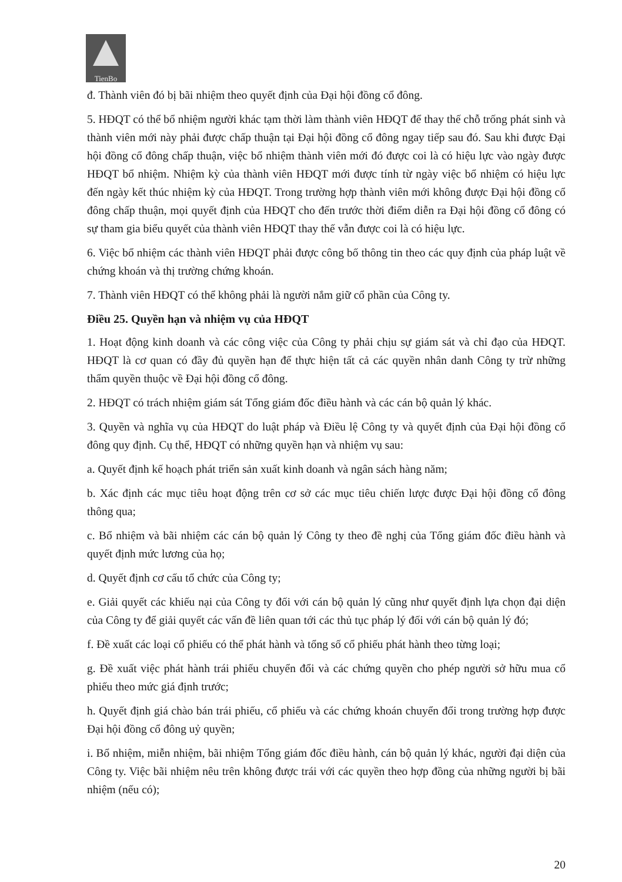TienBo
đ. Thành viên đó bị bãi nhiệm theo quyết định của Đại hội đồng cổ đông.
5. HĐQT có thể bổ nhiệm người khác tạm thời làm thành viên HĐQT để thay thế chỗ trống phát sinh và thành viên mới này phải được chấp thuận tại Đại hội đồng cổ đông ngay tiếp sau đó. Sau khi được Đại hội đồng cổ đông chấp thuận, việc bổ nhiệm thành viên mới đó được coi là có hiệu lực vào ngày được HĐQT bổ nhiệm. Nhiệm kỳ của thành viên HĐQT mới được tính từ ngày việc bổ nhiệm có hiệu lực đến ngày kết thúc nhiệm kỳ của HĐQT. Trong trường hợp thành viên mới không được Đại hội đồng cổ đông chấp thuận, mọi quyết định của HĐQT cho đến trước thời điểm diễn ra Đại hội đồng cổ đông có sự tham gia biểu quyết của thành viên HĐQT thay thế vẫn được coi là có hiệu lực.
6. Việc bổ nhiệm các thành viên HĐQT phải được công bố thông tin theo các quy định của pháp luật về chứng khoán và thị trường chứng khoán.
7. Thành viên HĐQT có thể không phải là người nắm giữ cổ phần của Công ty.
Điều 25. Quyền hạn và nhiệm vụ của HĐQT
1. Hoạt động kinh doanh và các công việc của Công ty phải chịu sự giám sát và chỉ đạo của HĐQT. HĐQT là cơ quan có đầy đủ quyền hạn để thực hiện tất cả các quyền nhân danh Công ty trừ những thẩm quyền thuộc về Đại hội đồng cổ đông.
2. HĐQT có trách nhiệm giám sát Tổng giám đốc điều hành và các cán bộ quản lý khác.
3. Quyền và nghĩa vụ của HĐQT do luật pháp và Điều lệ Công ty và quyết định của Đại hội đồng cổ đông quy định. Cụ thể, HĐQT có những quyền hạn và nhiệm vụ sau:
a. Quyết định kế hoạch phát triển sản xuất kinh doanh và ngân sách hàng năm;
b. Xác định các mục tiêu hoạt động trên cơ sở các mục tiêu chiến lược được Đại hội đồng cổ đông thông qua;
c. Bổ nhiệm và bãi nhiệm các cán bộ quản lý Công ty theo đề nghị của Tổng giám đốc điều hành và quyết định mức lương của họ;
d. Quyết định cơ cấu tổ chức của Công ty;
e. Giải quyết các khiếu nại của Công ty đối với cán bộ quản lý cũng như quyết định lựa chọn đại diện của Công ty để giải quyết các vấn đề liên quan tới các thủ tục pháp lý đối với cán bộ quản lý đó;
f. Đề xuất các loại cổ phiếu có thể phát hành và tổng số cổ phiếu phát hành theo từng loại;
g. Đề xuất việc phát hành trái phiếu chuyển đổi và các chứng quyền cho phép người sở hữu mua cổ phiếu theo mức giá định trước;
h. Quyết định giá chào bán trái phiếu, cổ phiếu và các chứng khoán chuyển đổi trong trường hợp được Đại hội đồng cổ đông uỷ quyền;
i. Bổ nhiệm, miễn nhiệm, bãi nhiệm Tổng giám đốc điều hành, cán bộ quản lý khác, người đại diện của Công ty. Việc bãi nhiệm nêu trên không được trái với các quyền theo hợp đồng của những người bị bãi nhiệm (nếu có);
20